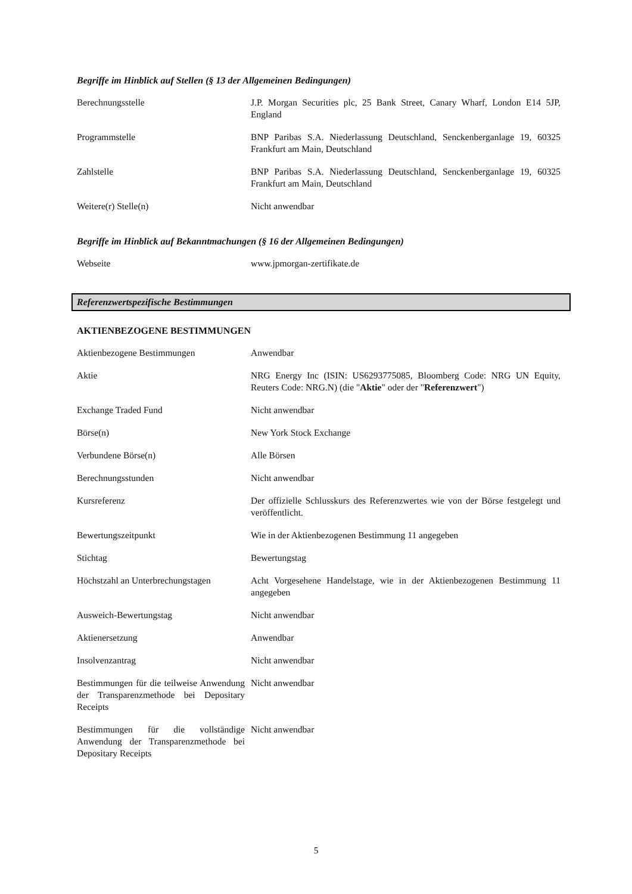Begriffe im Hinblick auf Stellen (§ 13 der Allgemeinen Bedingungen)
| Berechnungsstelle | J.P. Morgan Securities plc, 25 Bank Street, Canary Wharf, London E14 5JP, England |
| Programmstelle | BNP Paribas S.A. Niederlassung Deutschland, Senckenberganlage 19, 60325 Frankfurt am Main, Deutschland |
| Zahlstelle | BNP Paribas S.A. Niederlassung Deutschland, Senckenberganlage 19, 60325 Frankfurt am Main, Deutschland |
| Weitere(r) Stelle(n) | Nicht anwendbar |
Begriffe im Hinblick auf Bekanntmachungen (§ 16 der Allgemeinen Bedingungen)
| Webseite | www.jpmorgan-zertifikate.de |
Referenzwertspezifische Bestimmungen
AKTIENBEZOGENE BESTIMMUNGEN
| Aktienbezogene Bestimmungen | Anwendbar |
| Aktie | NRG Energy Inc (ISIN: US6293775085, Bloomberg Code: NRG UN Equity, Reuters Code: NRG.N) (die " Aktie " oder der " Referenzwert ") |
| Exchange Traded Fund | Nicht anwendbar |
| Börse(n) | New York Stock Exchange |
| Verbundene Börse(n) | Alle Börsen |
| Berechnungsstunden | Nicht anwendbar |
| Kursreferenz | Der offizielle Schlusskurs des Referenzwertes wie von der Börse festgelegt und veröffentlicht. |
| Bewertungszeitpunkt | Wie in der Aktienbezogenen Bestimmung 11 angegeben |
| Stichtag | Bewertungstag |
| Höchstzahl an Unterbrechungstagen | Acht Vorgesehene Handelstage, wie in der Aktienbezogenen Bestimmung 11 angegeben |
| Ausweich-Bewertungstag | Nicht anwendbar |
| Aktienersetzung | Anwendbar |
| Insolvenzantrag | Nicht anwendbar |
| Bestimmungen für die teilweise Anwendung der Transparenzmethode bei Depositary Receipts | Nicht anwendbar |
| Bestimmungen für die vollständige Anwendung der Transparenzmethode bei Depositary Receipts | Nicht anwendbar |
5